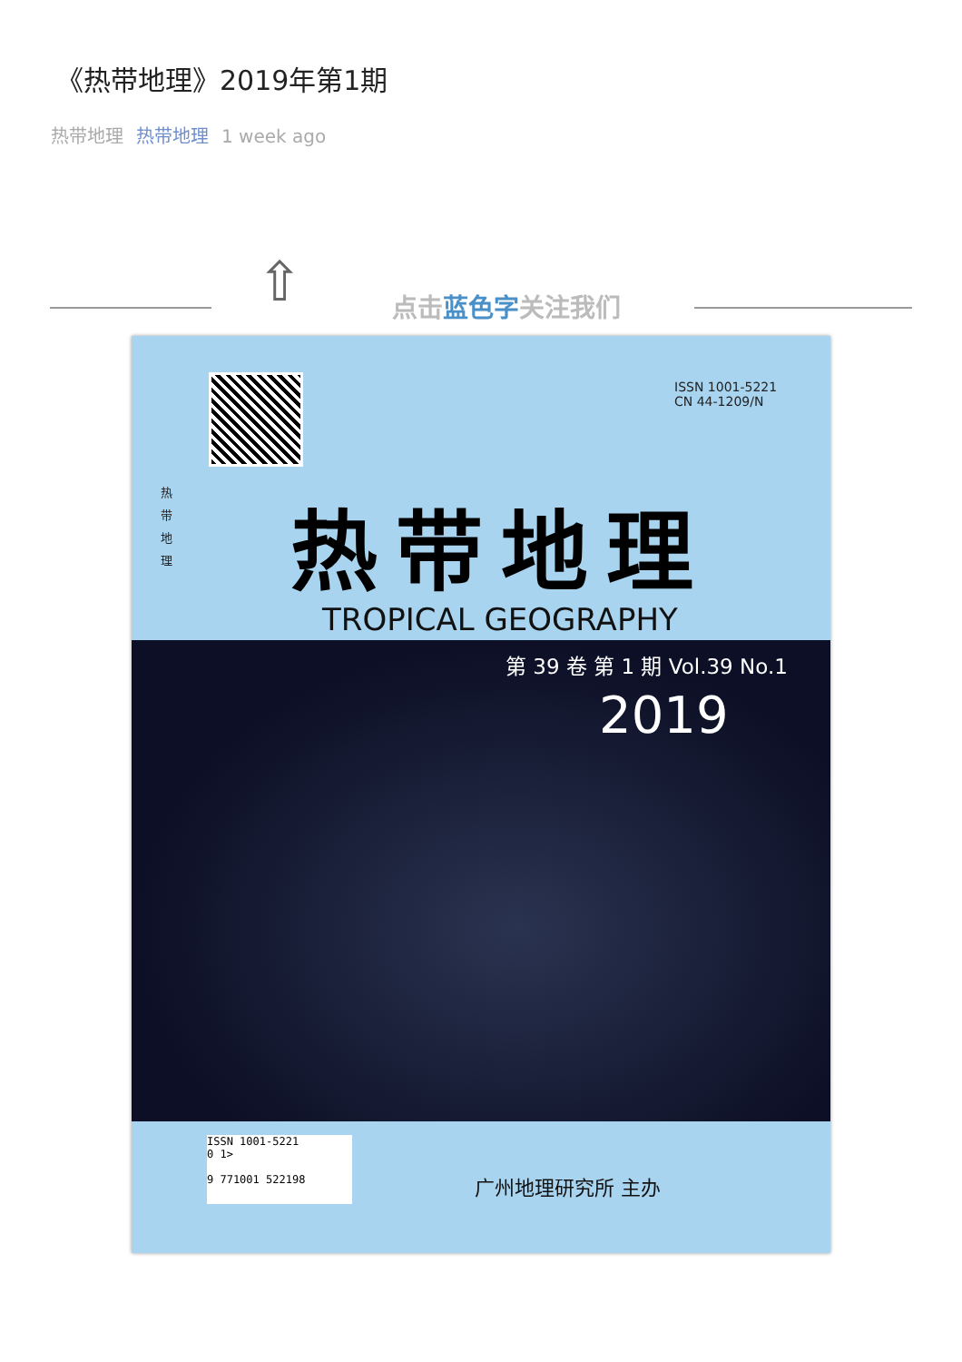《热带地理》2019年第1期
热带地理 热带地理 1 week ago
⇧ 点击蓝色字关注我们
ISSN 1001-5221
CN 44-1209/N
热 带 地 理
热带地理
TROPICAL GEOGRAPHY
第 39 卷 第 1 期 Vol.39 No.1
2019
ISSN 1001-5221
0 1>
9 771001 522198
广州地理研究所 主办